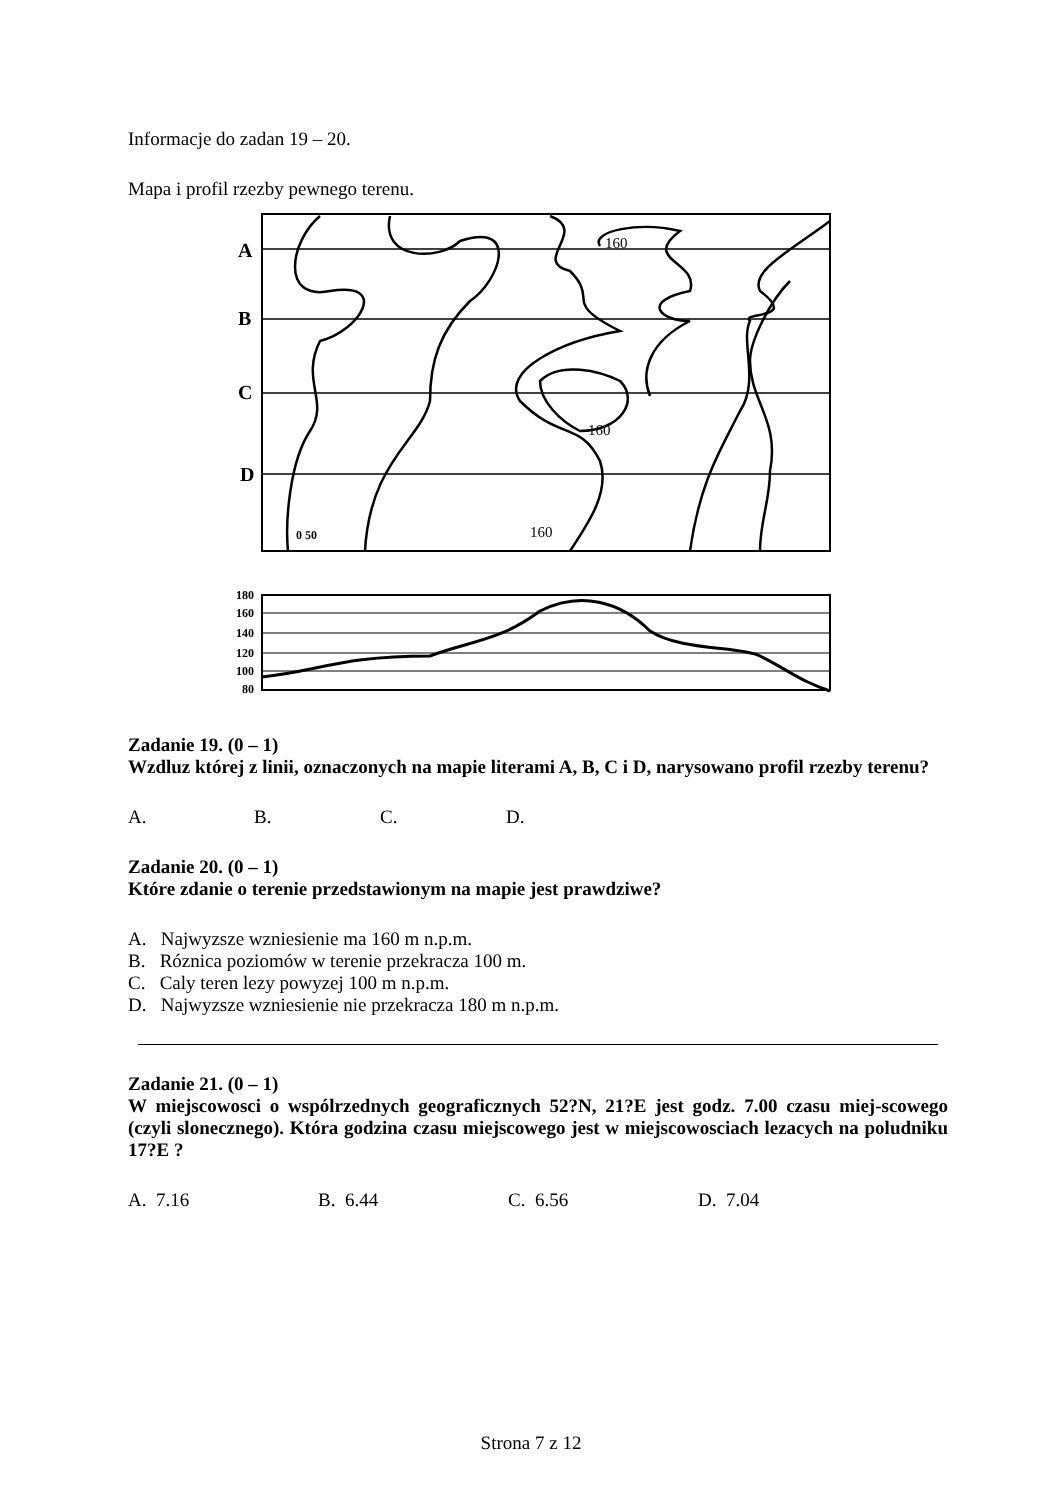Informacje do zadan 19 – 20.
Mapa i profil rzezby pewnego terenu.
A
B
C
D
160
160
160
0 50
180
160
140
120
100
80
Zadanie 19. (0 – 1)
Wzdluz której z linii, oznaczonych na mapie literami A, B, C i D, narysowano profil rzezby terenu?
A. B. C. D.
Zadanie 20. (0 – 1)
Które zdanie o terenie przedstawionym na mapie jest prawdziwe?
A. Najwyzsze wzniesienie ma 160 m n.p.m.
B. Róznica poziomów w terenie przekracza 100 m.
C. Caly teren lezy powyzej 100 m n.p.m.
D. Najwyzsze wzniesienie nie przekracza 180 m n.p.m.
Zadanie 21. (0 – 1)
W miejscowosci o wspólrzednych geograficznych 52?N, 21?E jest godz. 7.00 czasu miej-scowego (czyli slonecznego). Która godzina czasu miejscowego jest w miejscowosciach lezacych na poludniku 17?E ?
A. 7.16 B. 6.44 C. 6.56 D. 7.04
Strona 7 z 12